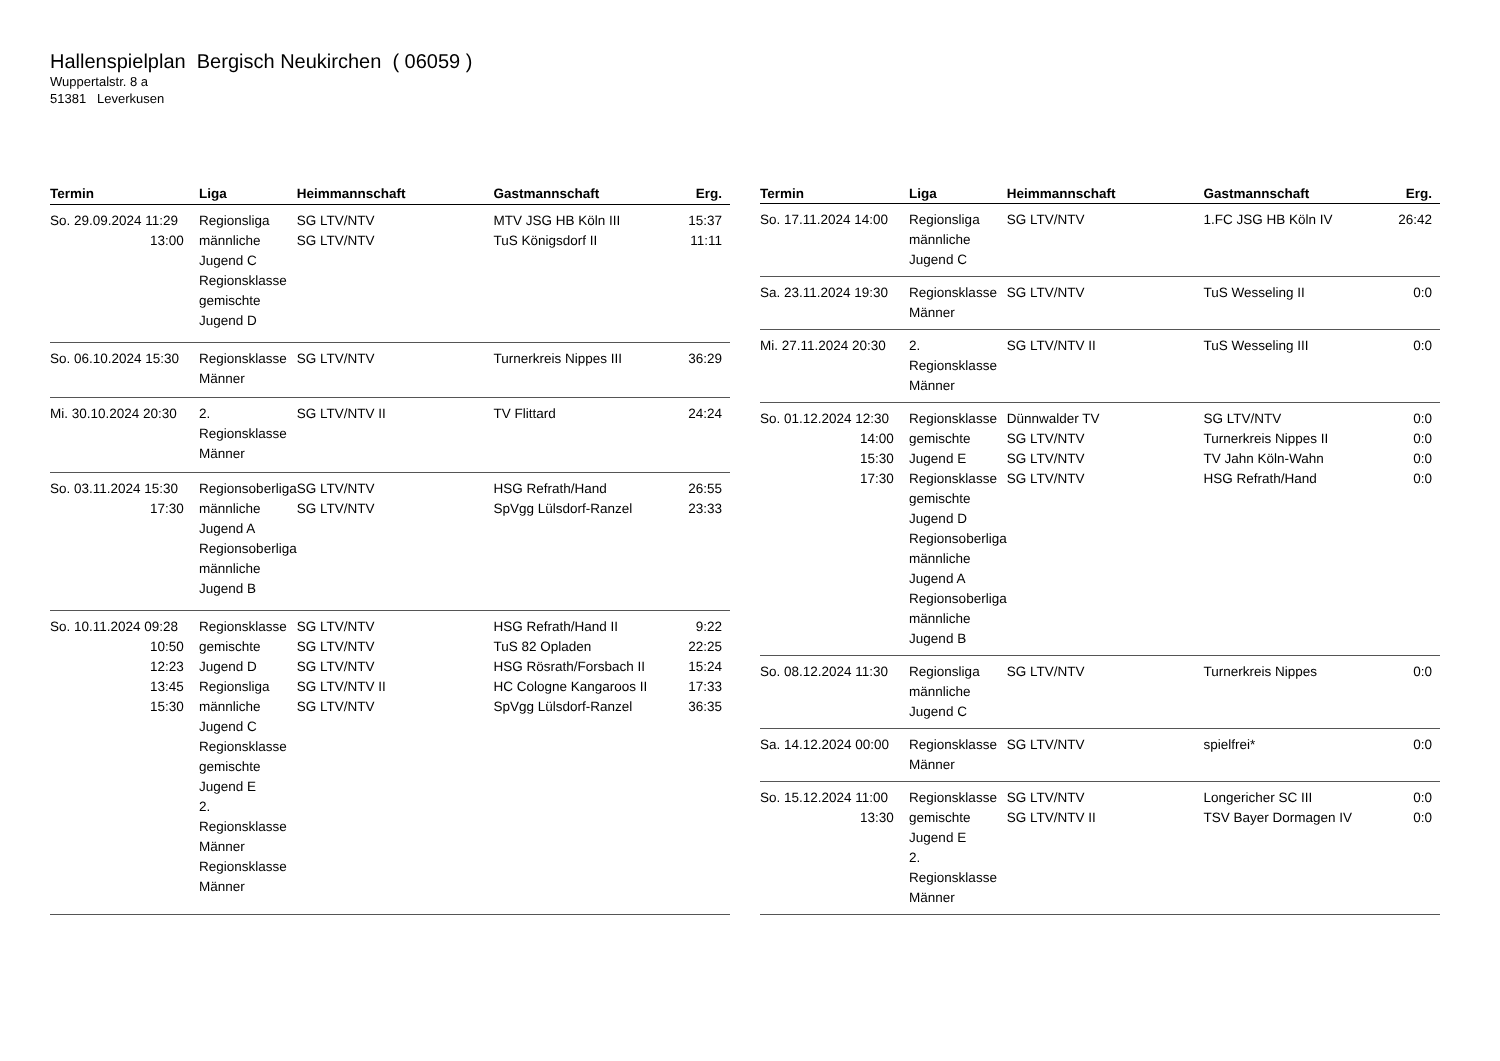Hallenspielplan Bergisch Neukirchen ( 06059 )
Wuppertalstr. 8 a
51381 Leverkusen
| Termin | Liga | Heimmannschaft | Gastmannschaft | Erg. |
| --- | --- | --- | --- | --- |
| So. 29.09.2024 11:29 13:00 | Regionsliga männliche Jugend C Regionsklasse gemischte Jugend D | SG LTV/NTV SG LTV/NTV | MTV JSG HB Köln III TuS Königsdorf II | 15:37 11:11 |
| So. 06.10.2024 15:30 | Regionsklasse Männer | SG LTV/NTV | Turnerkreis Nippes III | 36:29 |
| Mi. 30.10.2024 20:30 | 2. Regionsklasse Männer | SG LTV/NTV II | TV Flittard | 24:24 |
| So. 03.11.2024 15:30 17:30 | Regionsoberliga männliche Jugend A Regionsoberliga männliche Jugend B | SG LTV/NTV SG LTV/NTV | HSG Refrath/Hand SpVgg Lülsdorf-Ranzel | 26:55 23:33 |
| So. 10.11.2024 09:28 10:50 12:23 13:45 15:30 | Regionsklasse gemischte Jugend D Regionsliga männliche Jugend C Regionsklasse gemischte Jugend E 2. Regionsklasse Männer Regionsklasse Männer | SG LTV/NTV SG LTV/NTV SG LTV/NTV SG LTV/NTV II SG LTV/NTV | HSG Refrath/Hand II TuS 82 Opladen HSG Rösrath/Forsbach II HC Cologne Kangaroos II SpVgg Lülsdorf-Ranzel | 9:22 22:25 15:24 17:33 36:35 |
| Termin | Liga | Heimmannschaft | Gastmannschaft | Erg. |
| --- | --- | --- | --- | --- |
| So. 17.11.2024 14:00 | Regionsliga männliche Jugend C | SG LTV/NTV | 1.FC JSG HB Köln IV | 26:42 |
| Sa. 23.11.2024 19:30 | Regionsklasse Männer | SG LTV/NTV | TuS Wesseling II | 0:0 |
| Mi. 27.11.2024 20:30 | 2. Regionsklasse Männer | SG LTV/NTV II | TuS Wesseling III | 0:0 |
| So. 01.12.2024 12:30 14:00 15:30 17:30 | Regionsklasse gemischte Jugend E Regionsklasse gemischte Jugend D Regionsoberliga männliche Jugend A Regionsoberliga männliche Jugend B | Dünnwalder TV SG LTV/NTV SG LTV/NTV SG LTV/NTV | SG LTV/NTV Turnerkreis Nippes II TV Jahn Köln-Wahn HSG Refrath/Hand | 0:0 0:0 0:0 0:0 |
| So. 08.12.2024 11:30 | Regionsliga männliche Jugend C | SG LTV/NTV | Turnerkreis Nippes | 0:0 |
| Sa. 14.12.2024 00:00 | Regionsklasse Männer | SG LTV/NTV | spielfrei* | 0:0 |
| So. 15.12.2024 11:00 13:30 | Regionsklasse gemischte Jugend E 2. Regionsklasse Männer | SG LTV/NTV SG LTV/NTV II | Longericher SC III TSV Bayer Dormagen IV | 0:0 0:0 |